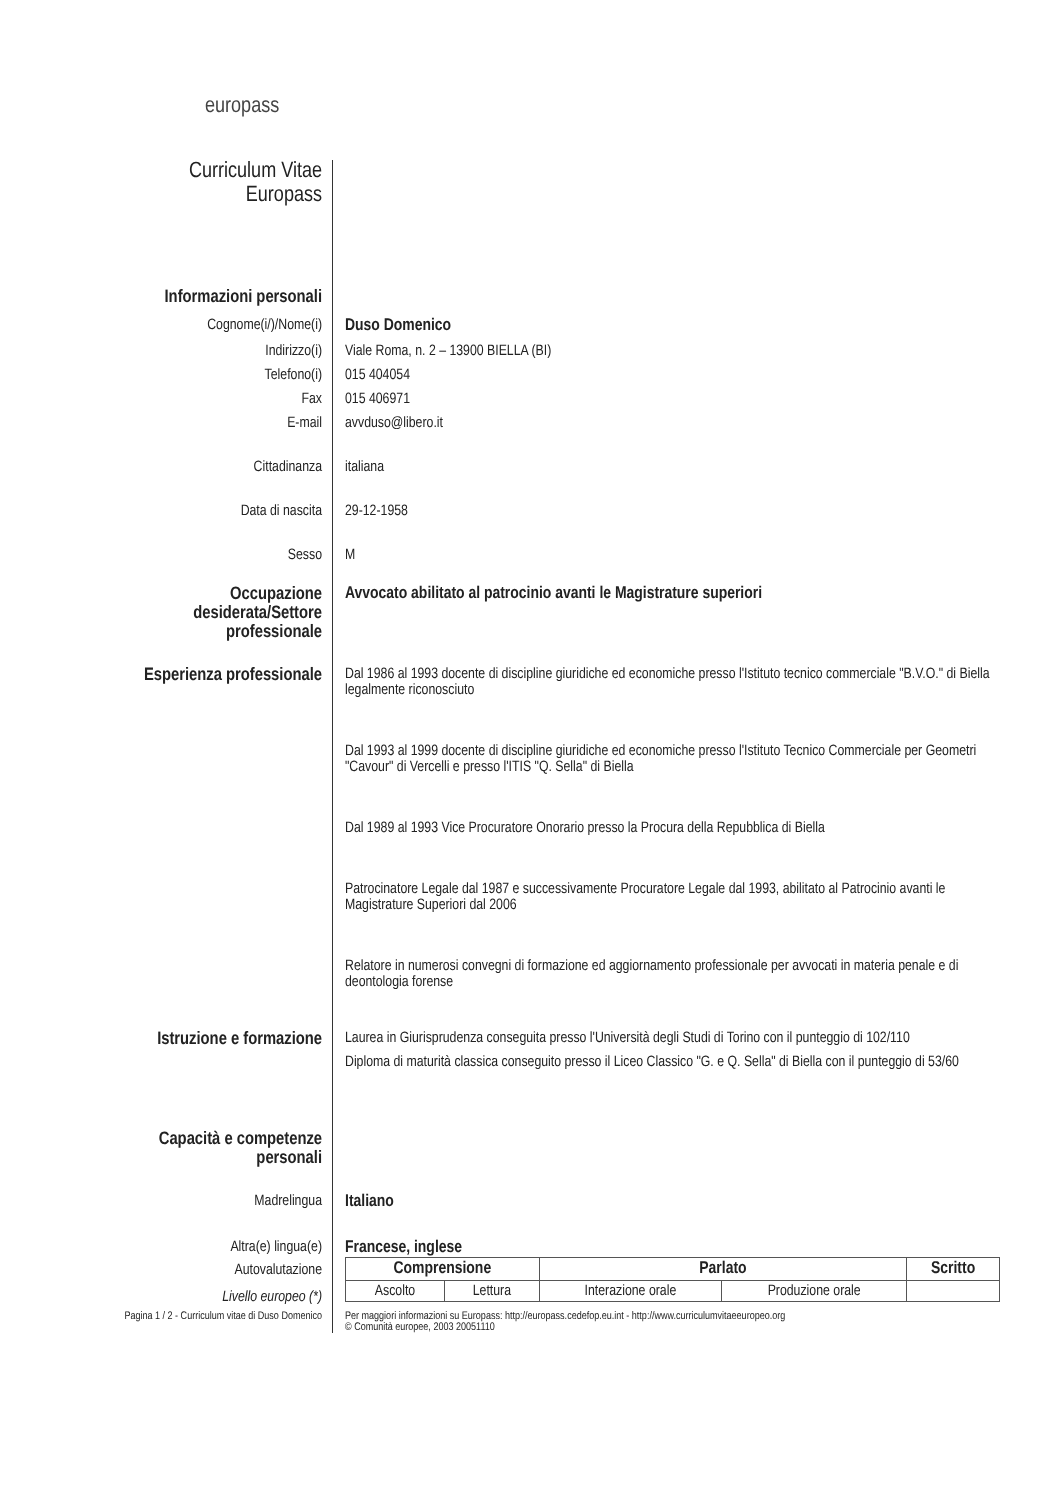europass
Curriculum Vitae
Europass
Informazioni personali
Cognome(i/)/Nome(i) Duso Domenico
Indirizzo(i) Viale Roma, n. 2 – 13900 BIELLA (BI)
Telefono(i) 015 404054
Fax 015 406971
E-mail avvduso@libero.it
Cittadinanza italiana
Data di nascita 29-12-1958
Sesso M
Occupazione desiderata/Settore professionale
Avvocato abilitato al patrocinio avanti le Magistrature superiori
Esperienza professionale
Dal 1986 al 1993 docente di discipline giuridiche ed economiche presso l'Istituto tecnico commerciale "B.V.O." di Biella legalmente riconosciuto
Dal 1993 al 1999 docente di discipline giuridiche ed economiche presso l'Istituto Tecnico Commerciale per Geometri "Cavour" di Vercelli e presso l'ITIS "Q. Sella" di Biella
Dal 1989 al 1993 Vice Procuratore Onorario presso la Procura della Repubblica di Biella
Patrocinatore Legale dal 1987 e successivamente Procuratore Legale dal 1993, abilitato al Patrocinio avanti le Magistrature Superiori dal 2006
Relatore in numerosi convegni di formazione ed aggiornamento professionale per avvocati in materia penale e di deontologia forense
Istruzione e formazione
Laurea in Giurisprudenza conseguita presso l'Università degli Studi di Torino con il punteggio di 102/110
Diploma di maturità classica conseguito presso il Liceo Classico "G. e Q. Sella" di Biella con il punteggio di 53/60
Capacità e competenze personali
Madrelingua Italiano
Altra(e) lingua(e) Francese, inglese
Autovalutazione
Livello europeo (*)
| Comprensione | | Parlato | | Scritto |
| --- | --- | --- | --- | --- |
| Ascolto | Lettura | Interazione orale | Produzione orale | |
Pagina 1 / 2 - Curriculum vitae di Duso Domenico
Per maggiori informazioni su Europass: http://europass.cedefop.eu.int - http://www.curriculumvitaeeuropeo.org
© Comunità europee, 2003 20051110